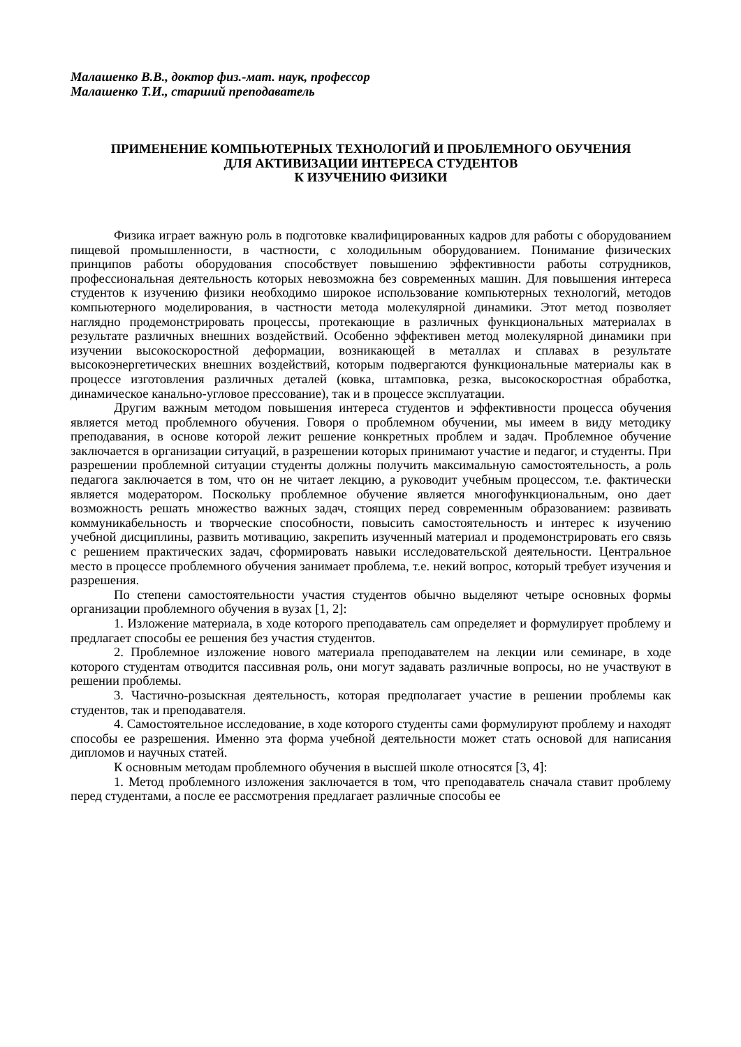Малашенко В.В., доктор физ.-мат. наук, профессор
Малашенко Т.И., старший преподаватель
ПРИМЕНЕНИЕ КОМПЬЮТЕРНЫХ ТЕХНОЛОГИЙ И ПРОБЛЕМНОГО ОБУЧЕНИЯ
ДЛЯ АКТИВИЗАЦИИ ИНТЕРЕСА СТУДЕНТОВ
К ИЗУЧЕНИЮ ФИЗИКИ
Физика играет важную роль в подготовке квалифицированных кадров для работы с оборудованием пищевой промышленности, в частности, с холодильным оборудованием. Понимание физических принципов работы оборудования способствует повышению эффективности работы сотрудников, профессиональная деятельность которых невозможна без современных машин. Для повышения интереса студентов к изучению физики необходимо широкое использование компьютерных технологий, методов компьютерного моделирования, в частности метода молекулярной динамики. Этот метод позволяет наглядно продемонстрировать процессы, протекающие в различных функциональных материалах в результате различных внешних воздействий. Особенно эффективен метод молекулярной динамики при изучении высокоскоростной деформации, возникающей в металлах и сплавах в результате высокоэнергетических внешних воздействий, которым подвергаются функциональные материалы как в процессе изготовления различных деталей (ковка, штамповка, резка, высокоскоростная обработка, динамическое канально-угловое прессование), так и в процессе эксплуатации.
Другим важным методом повышения интереса студентов и эффективности процесса обучения является метод проблемного обучения. Говоря о проблемном обучении, мы имеем в виду методику преподавания, в основе которой лежит решение конкретных проблем и задач. Проблемное обучение заключается в организации ситуаций, в разрешении которых принимают участие и педагог, и студенты. При разрешении проблемной ситуации студенты должны получить максимальную самостоятельность, а роль педагога заключается в том, что он не читает лекцию, а руководит учебным процессом, т.е. фактически является модератором. Поскольку проблемное обучение является многофункциональным, оно дает возможность решать множество важных задач, стоящих перед современным образованием: развивать коммуникабельность и творческие способности, повысить самостоятельность и интерес к изучению учебной дисциплины, развить мотивацию, закрепить изученный материал и продемонстрировать его связь с решением практических задач, сформировать навыки исследовательской деятельности. Центральное место в процессе проблемного обучения занимает проблема, т.е. некий вопрос, который требует изучения и разрешения.
По степени самостоятельности участия студентов обычно выделяют четыре основных формы организации проблемного обучения в вузах [1, 2]:
1. Изложение материала, в ходе которого преподаватель сам определяет и формулирует проблему и предлагает способы ее решения без участия студентов.
2. Проблемное изложение нового материала преподавателем на лекции или семинаре, в ходе которого студентам отводится пассивная роль, они могут задавать различные вопросы, но не участвуют в решении проблемы.
3. Частично-розыскная деятельность, которая предполагает участие в решении проблемы как студентов, так и преподавателя.
4. Самостоятельное исследование, в ходе которого студенты сами формулируют проблему и находят способы ее разрешения. Именно эта форма учебной деятельности может стать основой для написания дипломов и научных статей.
К основным методам проблемного обучения в высшей школе относятся [3, 4]:
1. Метод проблемного изложения заключается в том, что преподаватель сначала ставит проблему перед студентами, а после ее рассмотрения предлагает различные способы ее